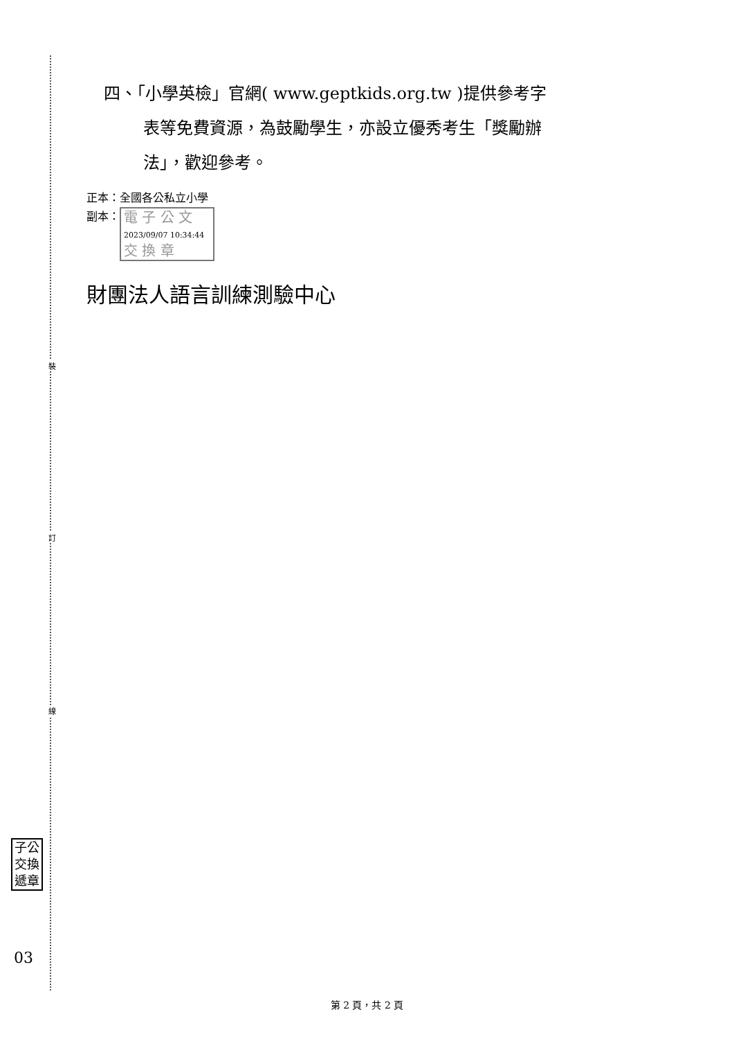裝
訂
線
四、「小學英檢」官網( www.geptkids.org.tw )提供參考字
表等免費資源，為鼓勵學生，亦設立優秀考生「獎勵辦
法」，歡迎參考。
正本：全國各公私立小學
副本： 電 子 公 文 2023/09/07 10:34:44
交 換 章
財團法人語言訓練測驗中心
子公
交換
遞章
03
第 2 頁，共 2 頁